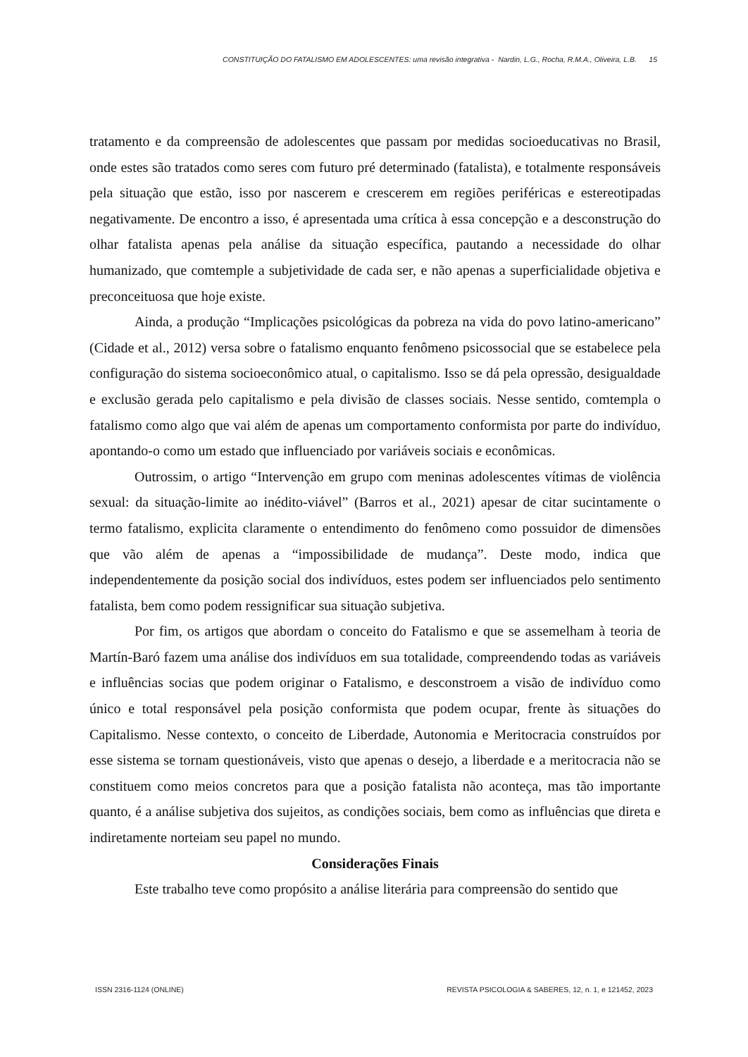CONSTITUIÇÃO DO FATALISMO EM ADOLESCENTES: uma revisão integrativa - Nardin, L.G., Rocha, R.M.A., Oliveira, L.B. 15
tratamento e da compreensão de adolescentes que passam por medidas socioeducativas no Brasil, onde estes são tratados como seres com futuro pré determinado (fatalista), e totalmente responsáveis pela situação que estão, isso por nascerem e crescerem em regiões periféricas e estereotipadas negativamente. De encontro a isso, é apresentada uma crítica à essa concepção e a desconstrução do olhar fatalista apenas pela análise da situação específica, pautando a necessidade do olhar humanizado, que comtemple a subjetividade de cada ser, e não apenas a superficialidade objetiva e preconceituosa que hoje existe.
Ainda, a produção “Implicações psicológicas da pobreza na vida do povo latino-americano” (Cidade et al., 2012) versa sobre o fatalismo enquanto fenômeno psicossocial que se estabelece pela configuração do sistema socioeconômico atual, o capitalismo. Isso se dá pela opressão, desigualdade e exclusão gerada pelo capitalismo e pela divisão de classes sociais. Nesse sentido, comtempla o fatalismo como algo que vai além de apenas um comportamento conformista por parte do indivíduo, apontando-o como um estado que influenciado por variáveis sociais e econômicas.
Outrossim, o artigo “Intervenção em grupo com meninas adolescentes vítimas de violência sexual: da situação-limite ao inédito-viável” (Barros et al., 2021) apesar de citar sucintamente o termo fatalismo, explicita claramente o entendimento do fenômeno como possuidor de dimensões que vão além de apenas a “impossibilidade de mudança”. Deste modo, indica que independentemente da posição social dos indivíduos, estes podem ser influenciados pelo sentimento fatalista, bem como podem ressignificar sua situação subjetiva.
Por fim, os artigos que abordam o conceito do Fatalismo e que se assemelham à teoria de Martín-Baró fazem uma análise dos indivíduos em sua totalidade, compreendendo todas as variáveis e influências socias que podem originar o Fatalismo, e desconstroem a visão de indivíduo como único e total responsável pela posição conformista que podem ocupar, frente às situações do Capitalismo. Nesse contexto, o conceito de Liberdade, Autonomia e Meritocracia construídos por esse sistema se tornam questionáveis, visto que apenas o desejo, a liberdade e a meritocracia não se constituem como meios concretos para que a posição fatalista não aconteça, mas tão importante quanto, é a análise subjetiva dos sujeitos, as condições sociais, bem como as influências que direta e indiretamente norteiam seu papel no mundo.
Considerações Finais
Este trabalho teve como propósito a análise literária para compreensão do sentido que
ISSN 2316-1124 (ONLINE) REVISTA PSICOLOGIA & SABERES, 12, n. 1, e 121452, 2023